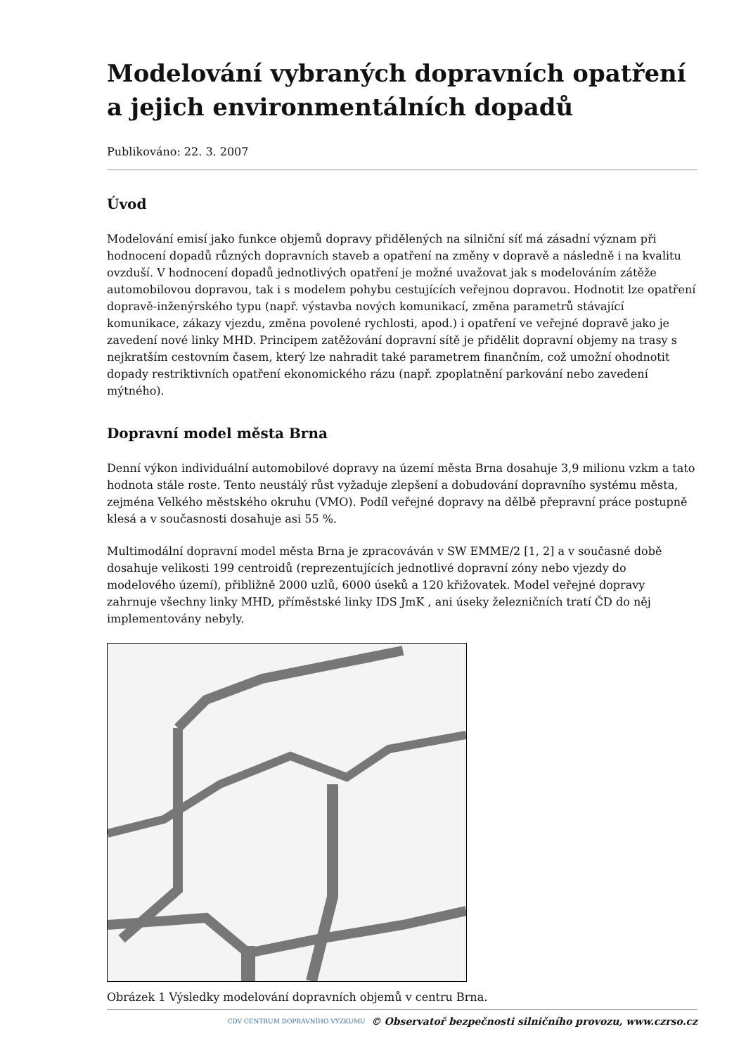Modelování vybraných dopravních opatření a jejich environmentálních dopadů
Publikováno: 22. 3. 2007
Úvod
Modelování emisí jako funkce objemů dopravy přidělených na silniční síť má zásadní význam při hodnocení dopadů různých dopravních staveb a opatření na změny v dopravě a následně i na kvalitu ovzduší. V hodnocení dopadů jednotlivých opatření je možné uvažovat jak s modelováním zátěže automobilovou dopravou, tak i s modelem pohybu cestujících veřejnou dopravou. Hodnotit lze opatření dopravě-inženýrského typu (např. výstavba nových komunikací, změna parametrů stávající komunikace, zákazy vjezdu, změna povolené rychlosti, apod.) i opatření ve veřejné dopravě jako je zavedení nové linky MHD. Principem zatěžování dopravní sítě je přidělit dopravní objemy na trasy s nejkratším cestovním časem, který lze nahradit také parametrem finančním, což umožní ohodnotit dopady restriktivních opatření ekonomického rázu (např. zpoplatnění parkování nebo zavedení mýtného).
Dopravní model města Brna
Denní výkon individuální automobilové dopravy na území města Brna dosahuje 3,9 milionu vzkm a tato hodnota stále roste. Tento neustálý růst vyžaduje zlepšení a dobudování dopravního systému města, zejména Velkého městského okruhu (VMO). Podíl veřejné dopravy na dělbě přepravní práce postupně klesá a v současnosti dosahuje asi 55 %.
Multimodální dopravní model města Brna je zpracováván v SW EMME/2 [1, 2] a v současné době dosahuje velikosti 199 centroidů (reprezentujících jednotlivé dopravní zóny nebo vjezdy do modelového území), přibližně 2000 uzlů, 6000 úseků a 120 křižovatek. Model veřejné dopravy zahrnuje všechny linky MHD, příměstské linky IDS JmK , ani úseky železničních tratí ČD do něj implementovány nebyly.
Obrázek 1 Výsledky modelování dopravních objemů v centru Brna.
CDV CENTRUM DOPRAVNÍHO VÝZKUMU © Observatoř bezpečnosti silničního provozu, www.czrso.cz